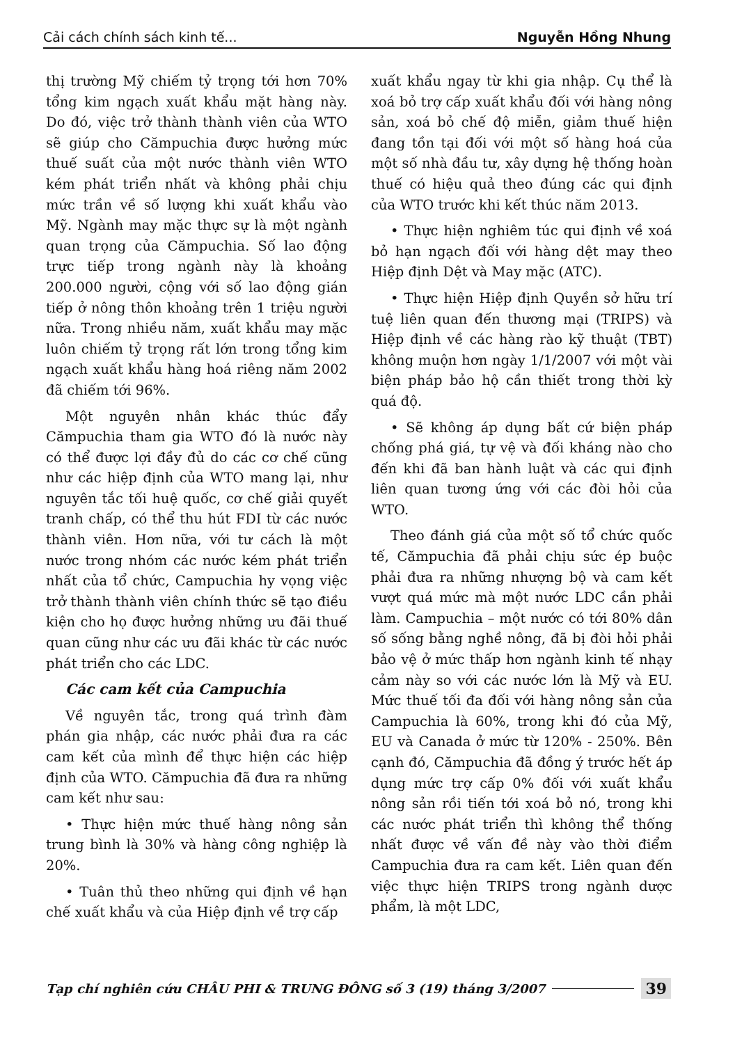Cải cách chính sách kinh tế... Nguyễn Hồng Nhung
thị trường Mỹ chiếm tỷ trọng tới hơn 70% tổng kim ngạch xuất khẩu mặt hàng này. Do đó, việc trở thành thành viên của WTO sẽ giúp cho Cămpuchia được hưởng mức thuế suất của một nước thành viên WTO kém phát triển nhất và không phải chịu mức trần về số lượng khi xuất khẩu vào Mỹ. Ngành may mặc thực sự là một ngành quan trọng của Cămpuchia. Số lao động trực tiếp trong ngành này là khoảng 200.000 người, cộng với số lao động gián tiếp ở nông thôn khoảng trên 1 triệu người nữa. Trong nhiều năm, xuất khẩu may mặc luôn chiếm tỷ trọng rất lớn trong tổng kim ngạch xuất khẩu hàng hoá riêng năm 2002 đã chiếm tới 96%.
Một nguyên nhân khác thúc đẩy Cămpuchia tham gia WTO đó là nước này có thể được lợi đầy đủ do các cơ chế cũng như các hiệp định của WTO mang lại, như nguyên tắc tối huệ quốc, cơ chế giải quyết tranh chấp, có thể thu hút FDI từ các nước thành viên. Hơn nữa, với tư cách là một nước trong nhóm các nước kém phát triển nhất của tổ chức, Campuchia hy vọng việc trở thành thành viên chính thức sẽ tạo điều kiện cho họ được hưởng những ưu đãi thuế quan cũng như các ưu đãi khác từ các nước phát triển cho các LDC.
Các cam kết của Campuchia
Về nguyên tắc, trong quá trình đàm phán gia nhập, các nước phải đưa ra các cam kết của mình để thực hiện các hiệp định của WTO. Cămpuchia đã đưa ra những cam kết như sau:
• Thực hiện mức thuế hàng nông sản trung bình là 30% và hàng công nghiệp là 20%.
• Tuân thủ theo những qui định về hạn chế xuất khẩu và của Hiệp định về trợ cấp
xuất khẩu ngay từ khi gia nhập. Cụ thể là xoá bỏ trợ cấp xuất khẩu đối với hàng nông sản, xoá bỏ chế độ miễn, giảm thuế hiện đang tồn tại đối với một số hàng hoá của một số nhà đầu tư, xây dựng hệ thống hoàn thuế có hiệu quả theo đúng các qui định của WTO trước khi kết thúc năm 2013.
• Thực hiện nghiêm túc qui định về xoá bỏ hạn ngạch đối với hàng dệt may theo Hiệp định Dệt và May mặc (ATC).
• Thực hiện Hiệp định Quyền sở hữu trí tuệ liên quan đến thương mại (TRIPS) và Hiệp định về các hàng rào kỹ thuật (TBT) không muộn hơn ngày 1/1/2007 với một vài biện pháp bảo hộ cần thiết trong thời kỳ quá độ.
• Sẽ không áp dụng bất cứ biện pháp chống phá giá, tự vệ và đối kháng nào cho đến khi đã ban hành luật và các qui định liên quan tương ứng với các đòi hỏi của WTO.
Theo đánh giá của một số tổ chức quốc tế, Cămpuchia đã phải chịu sức ép buộc phải đưa ra những nhượng bộ và cam kết vượt quá mức mà một nước LDC cần phải làm. Campuchia – một nước có tới 80% dân số sống bằng nghề nông, đã bị đòi hỏi phải bảo vệ ở mức thấp hơn ngành kinh tế nhạy cảm này so với các nước lớn là Mỹ và EU. Mức thuế tối đa đối với hàng nông sản của Campuchia là 60%, trong khi đó của Mỹ, EU và Canada ở mức từ 120% - 250%. Bên cạnh đó, Cămpuchia đã đồng ý trước hết áp dụng mức trợ cấp 0% đối với xuất khẩu nông sản rồi tiến tới xoá bỏ nó, trong khi các nước phát triển thì không thể thống nhất được về vấn đề này vào thời điểm Campuchia đưa ra cam kết. Liên quan đến việc thực hiện TRIPS trong ngành dược phẩm, là một LDC,
Tạp chí nghiên cứu CHÂU PHI & TRUNG ĐÔNG số 3 (19) tháng 3/2007 39